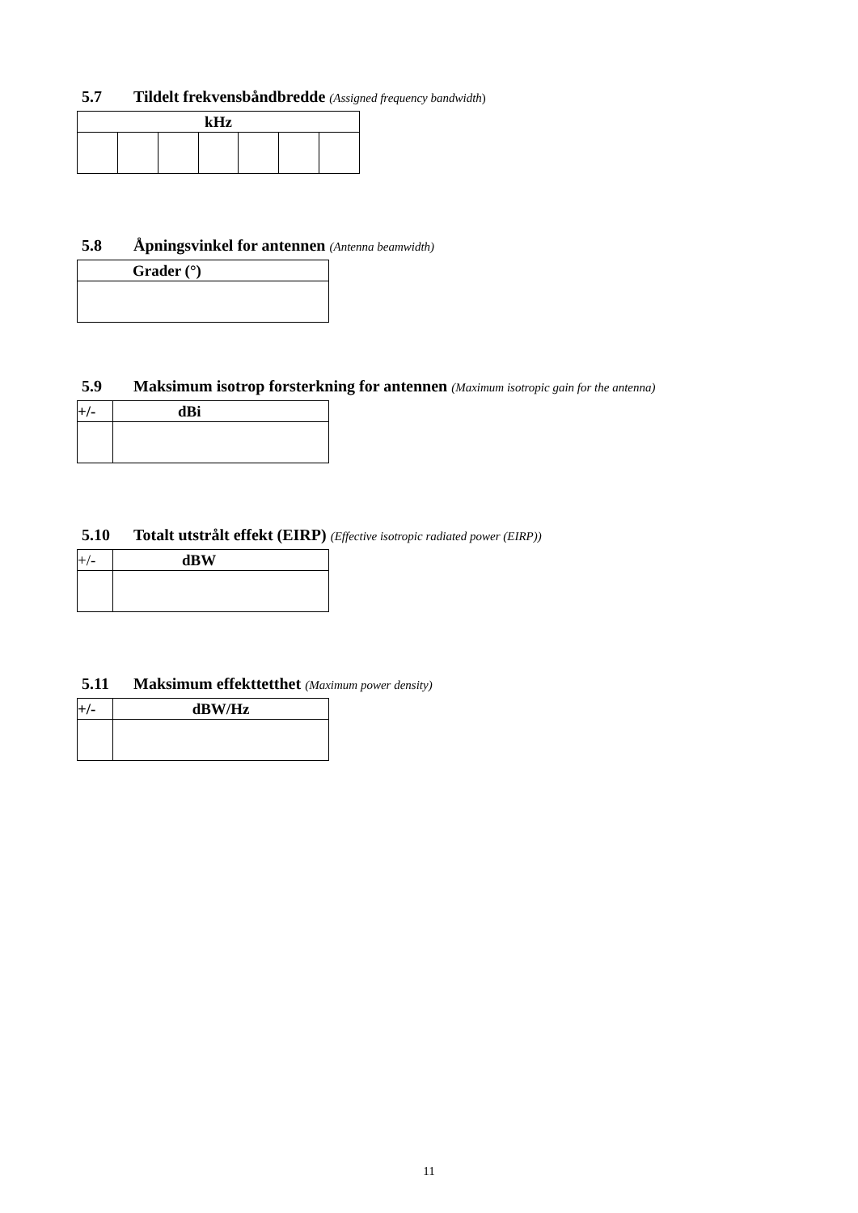5.7 Tildelt frekvensbåndbredde (Assigned frequency bandwidth)
| kHz | | | | | | |
| --- | --- | --- | --- | --- | --- | --- |
5.8 Åpningsvinkel for antennen (Antenna beamwidth)
| Grader (°) |
| --- |
5.9 Maksimum isotrop forsterkning for antennen (Maximum isotropic gain for the antenna)
| +/- | dBi |
| --- | --- |
5.10 Totalt utstrålt effekt (EIRP) (Effective isotropic radiated power (EIRP))
| +/- | dBW |
| --- | --- |
5.11 Maksimum effekttetthet (Maximum power density)
| +/- | dBW/Hz |
| --- | --- |
11